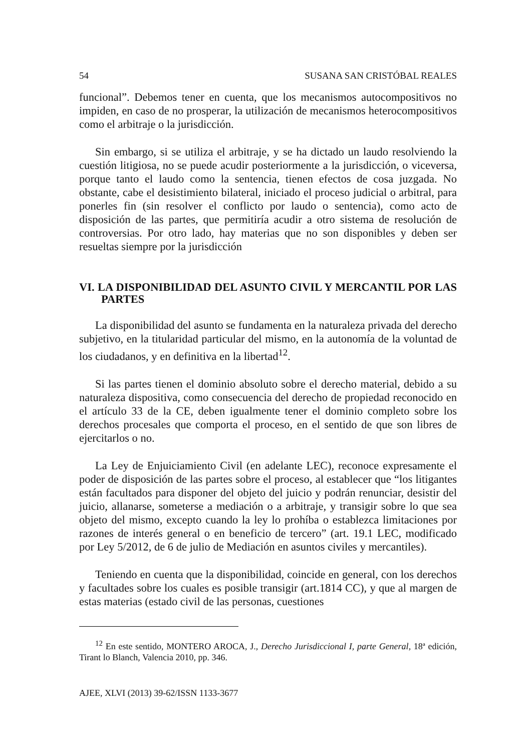54 SUSANA SAN CRISTÓBAL REALES
funcional”. Debemos tener en cuenta, que los mecanismos autocompositivos no impiden, en caso de no prosperar, la utilización de mecanismos heterocompositivos como el arbitraje o la jurisdicción.
Sin embargo, si se utiliza el arbitraje, y se ha dictado un laudo resolviendo la cuestión litigiosa, no se puede acudir posteriormente a la jurisdicción, o viceversa, porque tanto el laudo como la sentencia, tienen efectos de cosa juzgada. No obstante, cabe el desistimiento bilateral, iniciado el proceso judicial o arbitral, para ponerles fin (sin resolver el conflicto por laudo o sentencia), como acto de disposición de las partes, que permitiría acudir a otro sistema de resolución de controversias. Por otro lado, hay materias que no son disponibles y deben ser resueltas siempre por la jurisdicción
VI. LA DISPONIBILIDAD DEL ASUNTO CIVIL Y MERCANTIL POR LAS PARTES
La disponibilidad del asunto se fundamenta en la naturaleza privada del derecho subjetivo, en la titularidad particular del mismo, en la autonomía de la voluntad de los ciudadanos, y en definitiva en la libertad<sup>12</sup>.
Si las partes tienen el dominio absoluto sobre el derecho material, debido a su naturaleza dispositiva, como consecuencia del derecho de propiedad reconocido en el artículo 33 de la CE, deben igualmente tener el dominio completo sobre los derechos procesales que comporta el proceso, en el sentido de que son libres de ejercitarlos o no.
La Ley de Enjuiciamiento Civil (en adelante LEC), reconoce expresamente el poder de disposición de las partes sobre el proceso, al establecer que “los litigantes están facultados para disponer del objeto del juicio y podrán renunciar, desistir del juicio, allanarse, someterse a mediación o a arbitraje, y transigir sobre lo que sea objeto del mismo, excepto cuando la ley lo prohíba o establezca limitaciones por razones de interés general o en beneficio de tercero” (art. 19.1 LEC, modificado por Ley 5/2012, de 6 de julio de Mediación en asuntos civiles y mercantiles).
Teniendo en cuenta que la disponibilidad, coincide en general, con los derechos y facultades sobre los cuales es posible transigir (art.1814 CC), y que al margen de estas materias (estado civil de las personas, cuestiones
<sup>12</sup> En este sentido, MONTERO AROCA, J., Derecho Jurisdiccional I, parte General, 18ª edición, Tirant lo Blanch, Valencia 2010, pp. 346.
AJEE, XLVI (2013) 39-62/ISSN 1133-3677